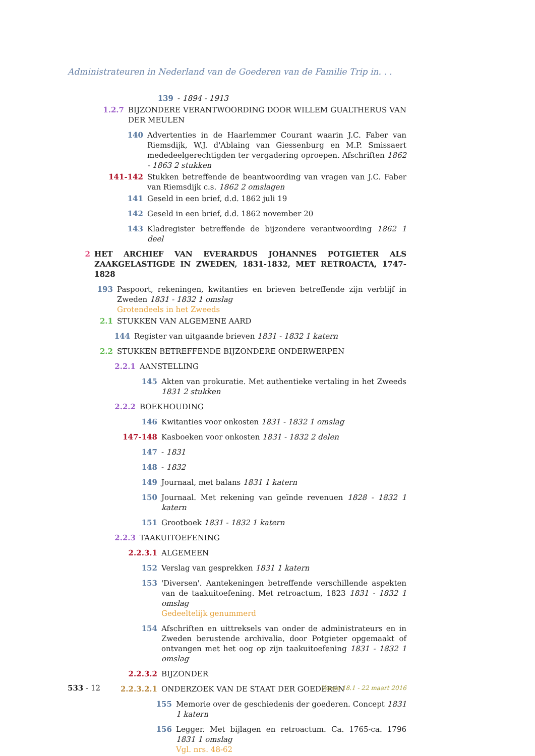Administrateuren in Nederland van de Goederen van de Familie Trip in. . .
139 - 1894 - 1913
1.2.7 BIJZONDERE VERANTWOORDING DOOR WILLEM GUALTHERUS VAN DER MEULEN
140 Advertenties in de Haarlemmer Courant waarin J.C. Faber van Riemsdijk, W.J. d'Ablaing van Giessenburg en M.P. Smissaert mededeelgerechtigden ter vergadering oproepen. Afschriften 1862 - 1863 2 stukken
141-142 Stukken betreffende de beantwoording van vragen van J.C. Faber van Riemsdijk c.s. 1862 2 omslagen
141 Geseld in een brief, d.d. 1862 juli 19
142 Geseld in een brief, d.d. 1862 november 20
143 Kladregister betreffende de bijzondere verantwoording 1862 1 deel
2 HET ARCHIEF VAN EVERARDUS JOHANNES POTGIETER ALS ZAAKGELASTIGDE IN ZWEDEN, 1831-1832, MET RETROACTA, 1747-1828
193 Paspoort, rekeningen, kwitanties en brieven betreffende zijn verblijf in Zweden 1831 - 1832 1 omslag
Grotendeels in het Zweeds
2.1 STUKKEN VAN ALGEMENE AARD
144 Register van uitgaande brieven 1831 - 1832 1 katern
2.2 STUKKEN BETREFFENDE BIJZONDERE ONDERWERPEN
2.2.1 AANSTELLING
145 Akten van prokuratie. Met authentieke vertaling in het Zweeds 1831 2 stukken
2.2.2 BOEKHOUDING
146 Kwitanties voor onkosten 1831 - 1832 1 omslag
147-148 Kasboeken voor onkosten 1831 - 1832 2 delen
147 - 1831
148 - 1832
149 Journaal, met balans 1831 1 katern
150 Journaal. Met rekening van geïnde revenuen 1828 - 1832 1 katern
151 Grootboek 1831 - 1832 1 katern
2.2.3 TAAKUITOEFENING
2.2.3.1 ALGEMEEN
152 Verslag van gesprekken 1831 1 katern
153 'Diversen'. Aantekeningen betreffende verschillende aspekten van de taakuitoefening. Met retroactum, 1823 1831 - 1832 1 omslag
Gedeeltelijk genummerd
154 Afschriften en uittreksels van onder de administrateurs en in Zweden berustende archivalia, door Potgieter opgemaakt of ontvangen met het oog op zijn taakuitoefening 1831 - 1832 1 omslag
2.2.3.2 BIJZONDER
2.2.3.2.1 ONDERZOEK VAN DE STAAT DER GOEDEREN
155 Memorie over de geschiedenis der goederen. Concept 1831 1 katern
156 Legger. Met bijlagen en retroactum. Ca. 1765-ca. 1796 1831 1 omslag
Vgl. nrs. 48-62
533 - 12
Versie 18.1 - 22 maart 2016